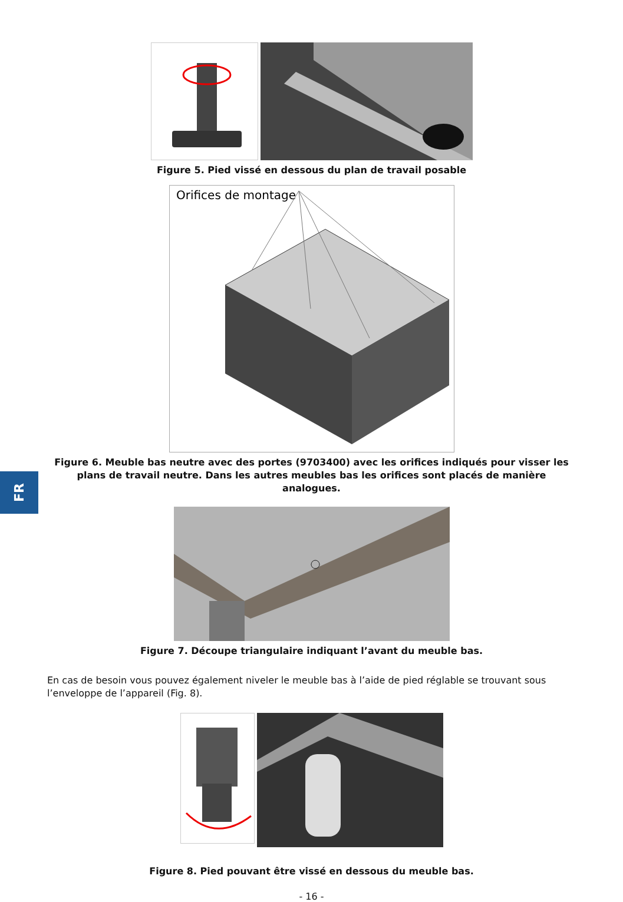Figure 5. Pied vissé en dessous du plan de travail posable
Orifices de montage
Figure 6. Meuble bas neutre avec des portes (9703400) avec les orifices indiqués pour visser les plans de travail neutre. Dans les autres meubles bas les orifices sont placés de manière analogues.
Figure 7. Découpe triangulaire indiquant l’avant du meuble bas.
En cas de besoin vous pouvez également niveler le meuble bas à l’aide de pied réglable se trouvant sous l’enveloppe de l’appareil (Fig. 8).
Figure 8. Pied pouvant être vissé en dessous du meuble bas.
- 16 -
FR